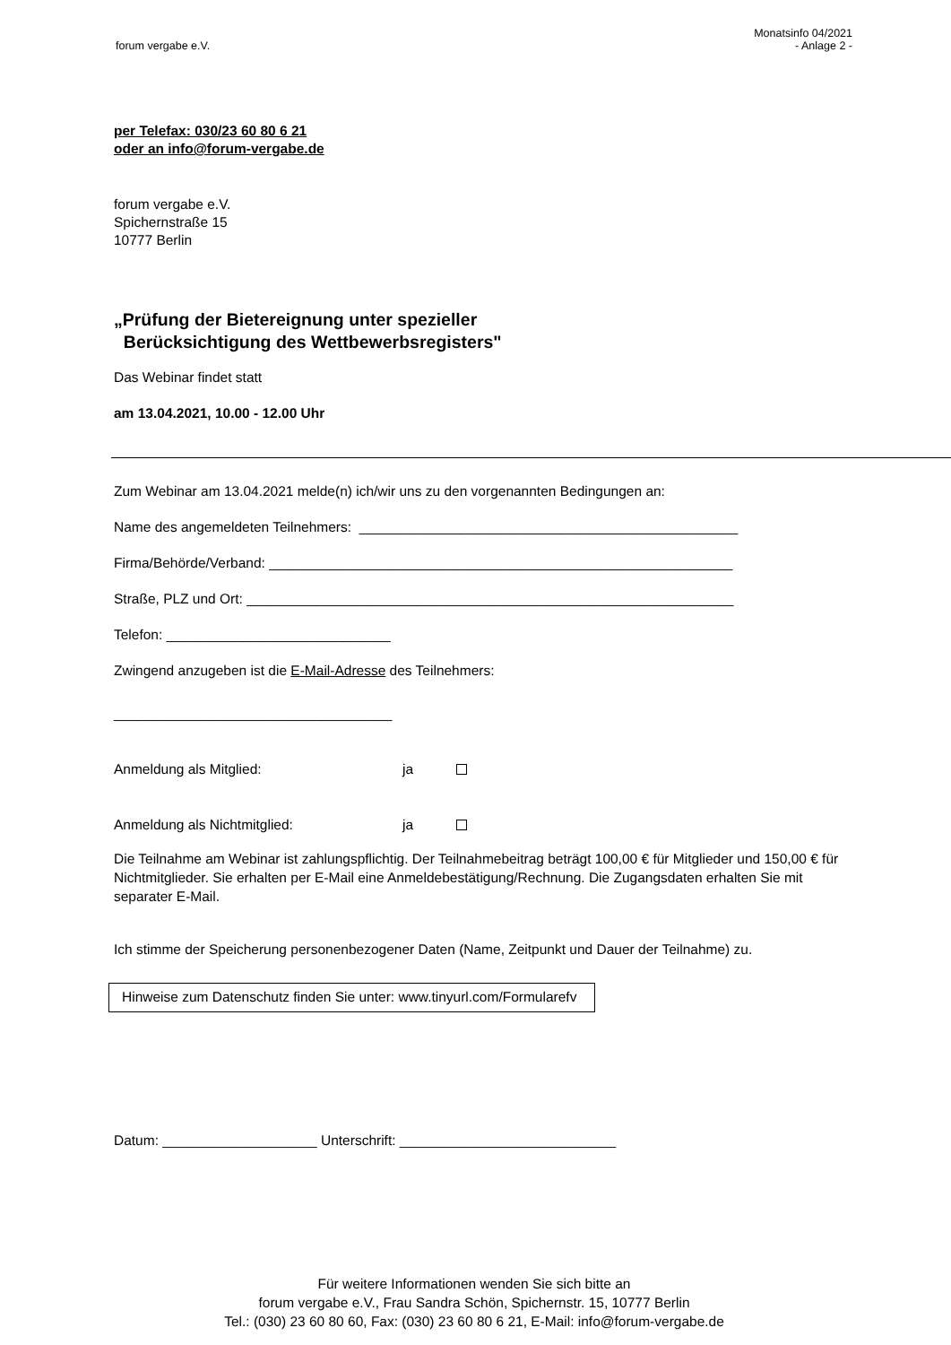forum vergabe e.V. Monatsinfo 04/2021
- Anlage 2 -
per Telefax: 030/23 60 80 6 21
oder an info@forum-vergabe.de
forum vergabe e.V.
Spichernstraße 15
10777 Berlin
„Prüfung der Bietereignung unter spezieller
Berücksichtigung des Wettbewerbsregisters"
Das Webinar findet statt
am 13.04.2021, 10.00 - 12.00 Uhr
Zum Webinar am 13.04.2021 melde(n) ich/wir uns zu den vorgenannten Bedingungen an:
Name des angemeldeten Teilnehmers: _________________________________________________
Firma/Behörde/Verband: ____________________________________________________________
Straße, PLZ und Ort: _______________________________________________________________
Telefon: _____________________________
Zwingend anzugeben ist die E-Mail-Adresse des Teilnehmers:
____________________________________
Anmeldung als Mitglied: ja
Anmeldung als Nichtmitglied: ja
Die Teilnahme am Webinar ist zahlungspflichtig. Der Teilnahmebeitrag beträgt 100,00 € für Mitglieder und 150,00 € für Nichtmitglieder. Sie erhalten per E-Mail eine Anmeldebestätigung/Rechnung. Die Zugangsdaten erhalten Sie mit separater E-Mail.
Ich stimme der Speicherung personenbezogener Daten (Name, Zeitpunkt und Dauer der Teilnahme) zu.
Hinweise zum Datenschutz finden Sie unter: www.tinyurl.com/Formularefv
Datum: ____________________ Unterschrift: ____________________________
Für weitere Informationen wenden Sie sich bitte an
forum vergabe e.V., Frau Sandra Schön, Spichernstr. 15, 10777 Berlin
Tel.: (030) 23 60 80 60, Fax: (030) 23 60 80 6 21, E-Mail: info@forum-vergabe.de